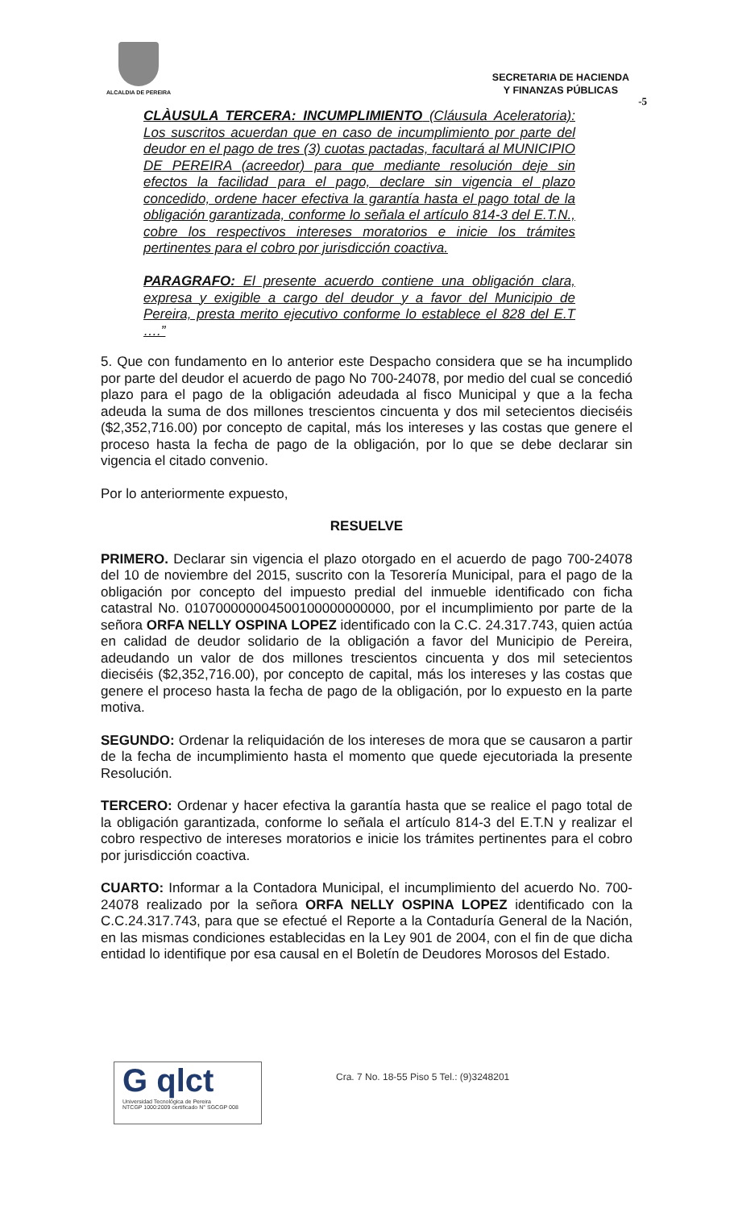ALCALDIA DE PEREIRA
SECRETARIA DE HACIENDA
Y FINANZAS PÚBLICAS
-5
CLÀUSULA TERCERA: INCUMPLIMIENTO (Cláusula Aceleratoria): Los suscritos acuerdan que en caso de incumplimiento por parte del deudor en el pago de tres (3) cuotas pactadas, facultará al MUNICIPIO DE PEREIRA (acreedor) para que mediante resolución deje sin efectos la facilidad para el pago, declare sin vigencia el plazo concedido, ordene hacer efectiva la garantía hasta el pago total de la obligación garantizada, conforme lo señala el artículo 814-3 del E.T.N., cobre los respectivos intereses moratorios e inicie los trámites pertinentes para el cobro por jurisdicción coactiva.
PARAGRAFO: El presente acuerdo contiene una obligación clara, expresa y exigible a cargo del deudor y a favor del Municipio de Pereira, presta merito ejecutivo conforme lo establece el 828 del E.T ….”
5. Que con fundamento en lo anterior este Despacho considera que se ha incumplido por parte del deudor el acuerdo de pago No 700-24078, por medio del cual se concedió plazo para el pago de la obligación adeudada al fisco Municipal y que a la fecha adeuda la suma de dos millones trescientos cincuenta y dos mil setecientos dieciséis ($2,352,716.00) por concepto de capital, más los intereses y las costas que genere el proceso hasta la fecha de pago de la obligación, por lo que se debe declarar sin vigencia el citado convenio.
Por lo anteriormente expuesto,
RESUELVE
PRIMERO. Declarar sin vigencia el plazo otorgado en el acuerdo de pago 700-24078 del 10 de noviembre del 2015, suscrito con la Tesorería Municipal, para el pago de la obligación por concepto del impuesto predial del inmueble identificado con ficha catastral No. 010700000004500100000000000, por el incumplimiento por parte de la señora ORFA NELLY OSPINA LOPEZ identificado con la C.C. 24.317.743, quien actúa en calidad de deudor solidario de la obligación a favor del Municipio de Pereira, adeudando un valor de dos millones trescientos cincuenta y dos mil setecientos dieciséis ($2,352,716.00), por concepto de capital, más los intereses y las costas que genere el proceso hasta la fecha de pago de la obligación, por lo expuesto en la parte motiva.
SEGUNDO: Ordenar la reliquidación de los intereses de mora que se causaron a partir de la fecha de incumplimiento hasta el momento que quede ejecutoriada la presente Resolución.
TERCERO: Ordenar y hacer efectiva la garantía hasta que se realice el pago total de la obligación garantizada, conforme lo señala el artículo 814-3 del E.T.N y realizar el cobro respectivo de intereses moratorios e inicie los trámites pertinentes para el cobro por jurisdicción coactiva.
CUARTO: Informar a la Contadora Municipal, el incumplimiento del acuerdo No. 700-24078 realizado por la señora ORFA NELLY OSPINA LOPEZ identificado con la C.C.24.317.743, para que se efectué el Reporte a la Contaduría General de la Nación, en las mismas condiciones establecidas en la Ley 901 de 2004, con el fin de que dicha entidad lo identifique por esa causal en el Boletín de Deudores Morosos del Estado.
G qlct
Universidad Tecnológica de Pereira
NTCGP 1000:2009 certificado N° SGCGP 008
Cra. 7 No. 18-55 Piso 5 Tel.: (9)3248201